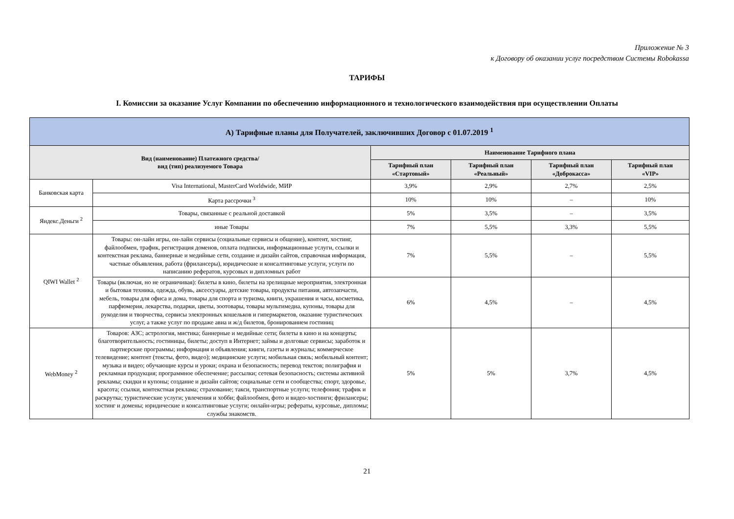Приложение № 3
к Договору об оказании услуг посредством Системы Robokassa
ТАРИФЫ
I. Комиссии за оказание Услуг Компании по обеспечению информационного и технологического взаимодействия при осуществлении Оплаты
| А) Тарифные планы для Получателей, заключивших Договор с 01.07.2019 <sup>1</sup> | | | | | |
| --- | --- | --- | --- | --- | --- |
| Вид (наименование) Платежного средства/ вид (тип) реализуемого Товара | | Наименование Тарифного плана | | | |
| | | Тарифный план «Стартовый» | Тарифный план «Реальный» | Тарифный план «Доброкасса» | Тарифный план «VIP» |
| Банковская карта | Visa International, MasterCard Worldwide, МИР | 3,9% | 2,9% | 2,7% | 2,5% |
| | Карта рассрочки <sup>3</sup> | 10% | 10% | – | 10% |
| Яндекс.Деньги <sup>2</sup> | Товары, связанные с реальной доставкой | 5% | 3,5% | – | 3,5% |
| | иные Товары | 7% | 5,5% | 3,3% | 5,5% |
| QIWI Wallet <sup>2</sup> | Товары: он-лайн игры, он-лайн сервисы (социальные сервисы и общение), контент, хостинг, файлообмен, трафик, регистрация доменов, оплата подписки, информационные услуги, ссылки и контекстная реклама, баннерные и медийные сети, создание и дизайн сайтов, справочная информация, частные объявления, работа (фрилансеры), юридические и консалтинговые услуги, услуги по написанию рефератов, курсовых и дипломных работ | 7% | 5,5% | – | 5,5% |
| | Товары (включая, но не ограничивая): билеты в кино, билеты на зрелищные мероприятия, электронная и бытовая техника, одежда, обувь, аксессуары, детские товары, продукты питания, автозапчасти, мебель, товары для офиса и дома, товары для спорта и туризма, книги, украшения и часы, косметика, парфюмерия, лекарства, подарки, цветы, зоотовары, товары мультимедиа, купоны, товары для рукоделия и творчества, сервисы электронных кошельков и гипермаркетов, оказание туристических услуг, а также услуг по продаже авиа и ж/д билетов, бронированием гостиниц | 6% | 4,5% | – | 4,5% |
| WebMoney <sup>2</sup> | Товаров: АЗС; астрология, мистика; баннерные и медийные сети; билеты в кино и на концерты; благотворительность; гостиницы, билеты; доступ в Интернет; займы и долговые сервисы; заработок и партнерские программы; информация и объявления; книги, газеты и журналы; коммерческое телевидение; контент (тексты, фото, видео); медицинские услуги; мобильная связь; мобильный контент; музыка и видео; обучающие курсы и уроки; охрана и безопасность; перевод текстов; полиграфия и рекламная продукция; программное обеспечение; рассылки; сетевая безопасность; системы активной рекламы; скидки и купоны; создание и дизайн сайтов; социальные сети и сообщества; спорт, здоровье, красота; ссылки, контекстная реклама; страхование; такси, транспортные услуги; телефония; трафик и раскрутка; туристические услуги; увлечения и хобби; файлообмен, фото и видео-хостинги; фрилансеры; хостинг и домены; юридические и консалтинговые услуги; онлайн-игры; рефераты, курсовые, дипломы; службы знакомств. | 5% | 5% | 3,7% | 4,5% |
21